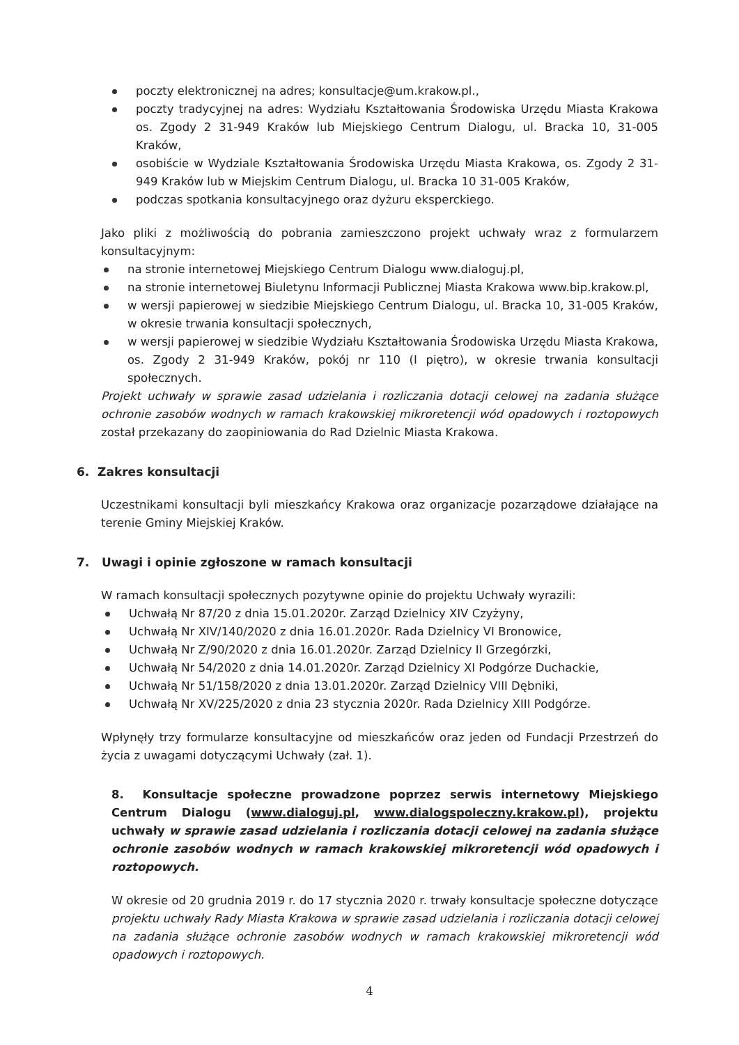poczty elektronicznej na adres; konsultacje@um.krakow.pl.,
poczty tradycyjnej na adres: Wydziału Kształtowania Środowiska Urzędu Miasta Krakowa os. Zgody 2 31-949 Kraków lub Miejskiego Centrum Dialogu, ul. Bracka 10, 31-005 Kraków,
osobiście w Wydziale Kształtowania Środowiska Urzędu Miasta Krakowa, os. Zgody 2 31-949 Kraków lub w Miejskim Centrum Dialogu, ul. Bracka 10 31-005 Kraków,
podczas spotkania konsultacyjnego oraz dyżuru eksperckiego.
Jako pliki z możliwością do pobrania zamieszczono projekt uchwały wraz z formularzem konsultacyjnym:
na stronie internetowej Miejskiego Centrum Dialogu www.dialoguj.pl,
na stronie internetowej Biuletynu Informacji Publicznej Miasta Krakowa www.bip.krakow.pl,
w wersji papierowej w siedzibie Miejskiego Centrum Dialogu, ul. Bracka 10, 31-005 Kraków, w okresie trwania konsultacji społecznych,
w wersji papierowej w siedzibie Wydziału Kształtowania Środowiska Urzędu Miasta Krakowa, os. Zgody 2 31-949 Kraków, pokój nr 110 (I piętro), w okresie trwania konsultacji społecznych.
Projekt uchwały w sprawie zasad udzielania i rozliczania dotacji celowej na zadania służące ochronie zasobów wodnych w ramach krakowskiej mikroretencji wód opadowych i roztopowych został przekazany do zaopiniowania do Rad Dzielnic Miasta Krakowa.
6. Zakres konsultacji
Uczestnikami konsultacji byli mieszkańcy Krakowa oraz organizacje pozarządowe działające na terenie Gminy Miejskiej Kraków.
7. Uwagi i opinie zgłoszone w ramach konsultacji
W ramach konsultacji społecznych pozytywne opinie do projektu Uchwały wyrazili:
Uchwałą Nr 87/20 z dnia 15.01.2020r. Zarząd Dzielnicy XIV Czyżyny,
Uchwałą Nr XIV/140/2020 z dnia 16.01.2020r. Rada Dzielnicy VI Bronowice,
Uchwałą Nr Z/90/2020 z dnia 16.01.2020r. Zarząd Dzielnicy II Grzegórzki,
Uchwałą Nr 54/2020 z dnia 14.01.2020r. Zarząd Dzielnicy XI Podgórze Duchackie,
Uchwałą Nr 51/158/2020 z dnia 13.01.2020r. Zarząd Dzielnicy VIII Dębniki,
Uchwałą Nr XV/225/2020 z dnia 23 stycznia 2020r. Rada Dzielnicy XIII Podgórze.
Wpłynęły trzy formularze konsultacyjne od mieszkańców oraz jeden od Fundacji Przestrzeń do życia z uwagami dotyczącymi Uchwały (zał. 1).
8. Konsultacje społeczne prowadzone poprzez serwis internetowy Miejskiego Centrum Dialogu (www.dialoguj.pl, www.dialogspoleczny.krakow.pl), projektu uchwały w sprawie zasad udzielania i rozliczania dotacji celowej na zadania służące ochronie zasobów wodnych w ramach krakowskiej mikroretencji wód opadowych i roztopowych.
W okresie od 20 grudnia 2019 r. do 17 stycznia 2020 r. trwały konsultacje społeczne dotyczące projektu uchwały Rady Miasta Krakowa w sprawie zasad udzielania i rozliczania dotacji celowej na zadania służące ochronie zasobów wodnych w ramach krakowskiej mikroretencji wód opadowych i roztopowych.
4